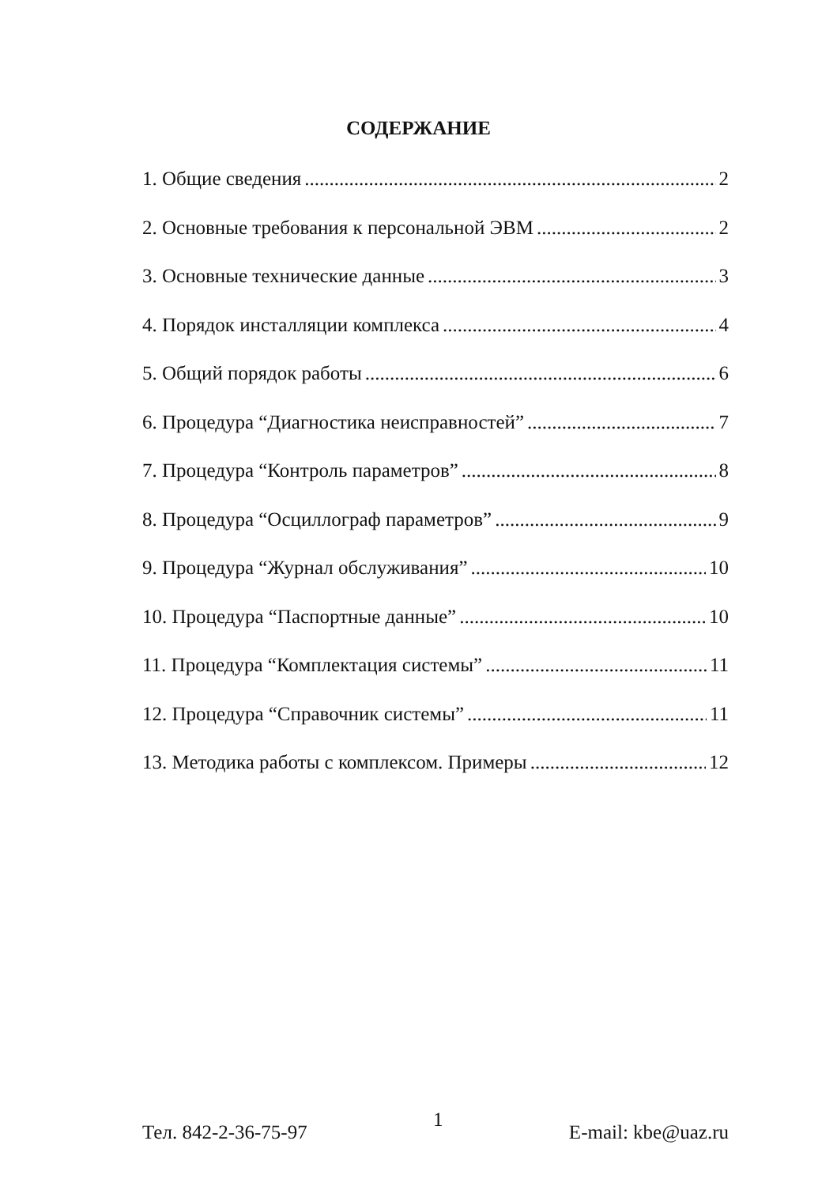СОДЕРЖАНИЕ
1. Общие сведения 2
2. Основные требования к персональной ЭВМ 2
3. Основные технические данные 3
4. Порядок инсталляции комплекса 4
5. Общий порядок работы 6
6. Процедура “Диагностика неисправностей” 7
7. Процедура “Контроль параметров” 8
8. Процедура “Осциллограф параметров” 9
9. Процедура “Журнал обслуживания” 10
10. Процедура “Паспортные данные” 10
11. Процедура “Комплектация системы” 11
12. Процедура “Справочник системы” 11
13. Методика работы с комплексом. Примеры 12
Тел. 842-2-36-75-97 1 E-mail: kbe@uaz.ru